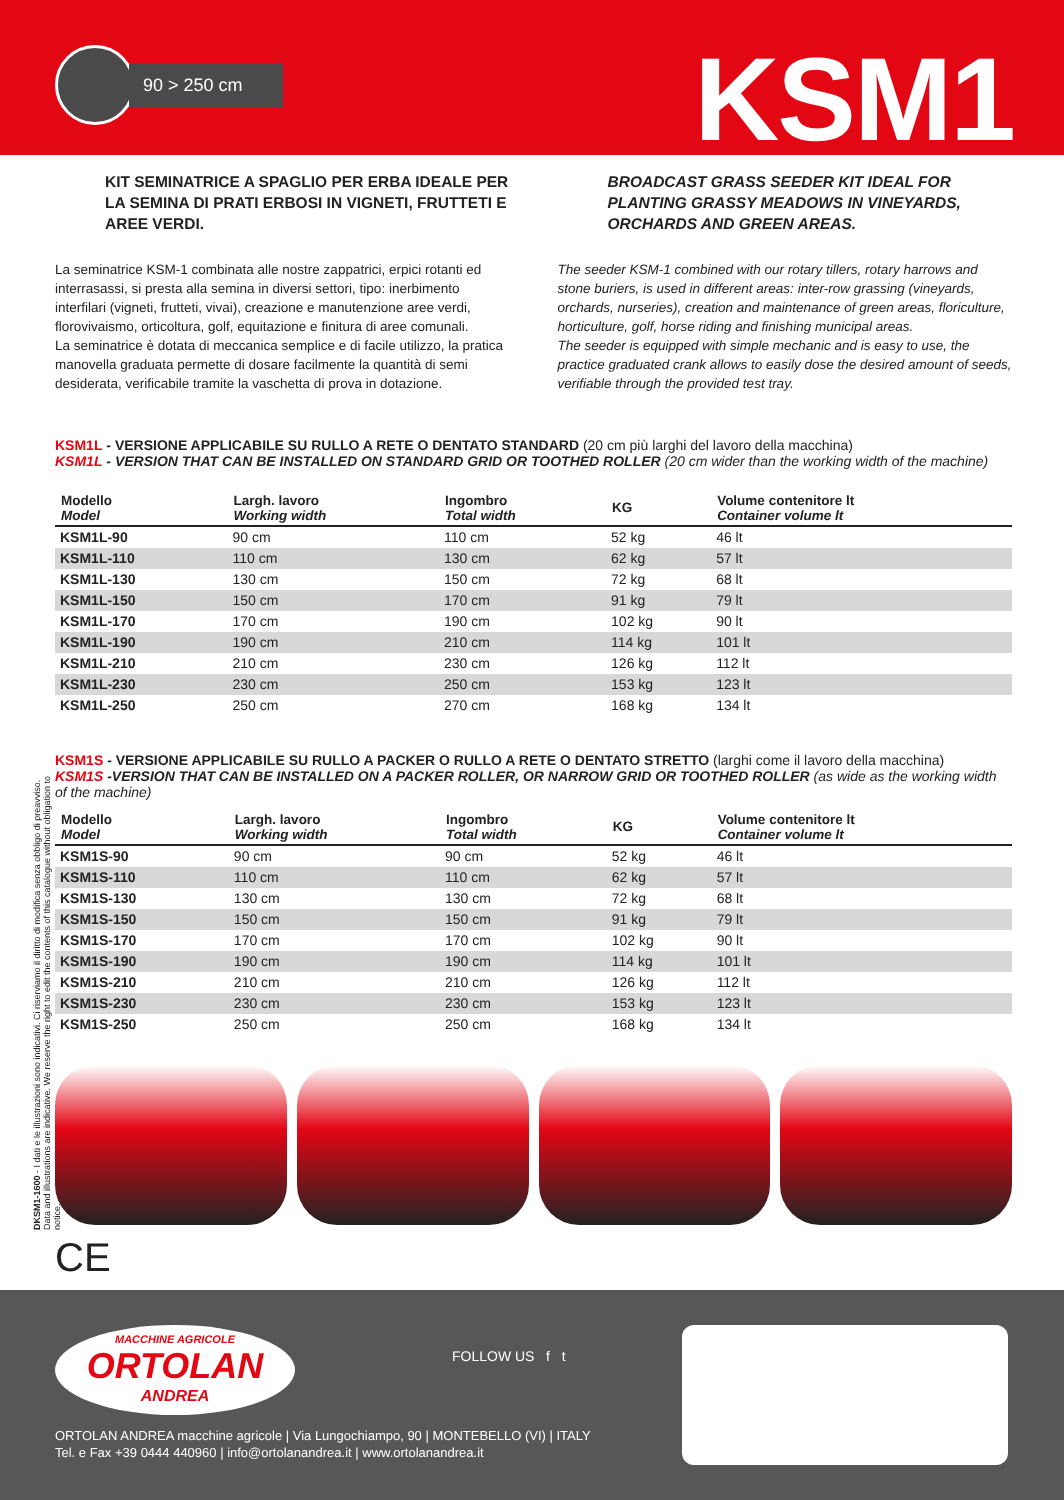90 > 250 cm KSM1
KIT SEMINATRICE A SPAGLIO PER ERBA IDEALE PER LA SEMINA DI PRATI ERBOSI IN VIGNETI, FRUTTETI E AREE VERDI.
La seminatrice KSM-1 combinata alle nostre zappatrici, erpici rotanti ed interrasassi, si presta alla semina in diversi settori, tipo: inerbimento interfilari (vigneti, frutteti, vivai), creazione e manutenzione aree verdi, florovivaismo, orticoltura, golf, equitazione e finitura di aree comunali.
La seminatrice è dotata di meccanica semplice e di facile utilizzo, la pratica manovella graduata permette di dosare facilmente la quantità di semi desiderata, verificabile tramite la vaschetta di prova in dotazione.
BROADCAST GRASS SEEDER KIT IDEAL FOR PLANTING GRASSY MEADOWS IN VINEYARDS, ORCHARDS AND GREEN AREAS.
The seeder KSM-1 combined with our rotary tillers, rotary harrows and stone buriers, is used in different areas: inter-row grassing (vineyards, orchards, nurseries), creation and maintenance of green areas, floriculture, horticulture, golf, horse riding and finishing municipal areas.
The seeder is equipped with simple mechanic and is easy to use, the practice graduated crank allows to easily dose the desired amount of seeds, verifiable through the provided test tray.
KSM1L - VERSIONE APPLICABILE SU RULLO A RETE O DENTATO STANDARD (20 cm più larghi del lavoro della macchina)
KSM1L - VERSION THAT CAN BE INSTALLED ON STANDARD GRID OR TOOTHED ROLLER (20 cm wider than the working width of the machine)
| Modello Model | Largh. lavoro Working width | Ingombro Total width | KG | Volume contenitore lt Container volume lt |
| --- | --- | --- | --- | --- |
| KSM1L-90 | 90 cm | 110 cm | 52 kg | 46 lt |
| KSM1L-110 | 110 cm | 130 cm | 62 kg | 57 lt |
| KSM1L-130 | 130 cm | 150 cm | 72 kg | 68 lt |
| KSM1L-150 | 150 cm | 170 cm | 91 kg | 79 lt |
| KSM1L-170 | 170 cm | 190 cm | 102 kg | 90 lt |
| KSM1L-190 | 190 cm | 210 cm | 114 kg | 101 lt |
| KSM1L-210 | 210 cm | 230 cm | 126 kg | 112 lt |
| KSM1L-230 | 230 cm | 250 cm | 153 kg | 123 lt |
| KSM1L-250 | 250 cm | 270 cm | 168 kg | 134 lt |
KSM1S - VERSIONE APPLICABILE SU RULLO A PACKER O RULLO A RETE O DENTATO STRETTO (larghi come il lavoro della macchina)
KSM1S -VERSION THAT CAN BE INSTALLED ON A PACKER ROLLER, OR NARROW GRID OR TOOTHED ROLLER (as wide as the working width of the machine)
| Modello Model | Largh. lavoro Working width | Ingombro Total width | KG | Volume contenitore lt Container volume lt |
| --- | --- | --- | --- | --- |
| KSM1S-90 | 90 cm | 90 cm | 52 kg | 46 lt |
| KSM1S-110 | 110 cm | 110 cm | 62 kg | 57 lt |
| KSM1S-130 | 130 cm | 130 cm | 72 kg | 68 lt |
| KSM1S-150 | 150 cm | 150 cm | 91 kg | 79 lt |
| KSM1S-170 | 170 cm | 170 cm | 102 kg | 90 lt |
| KSM1S-190 | 190 cm | 190 cm | 114 kg | 101 lt |
| KSM1S-210 | 210 cm | 210 cm | 126 kg | 112 lt |
| KSM1S-230 | 230 cm | 230 cm | 153 kg | 123 lt |
| KSM1S-250 | 250 cm | 250 cm | 168 kg | 134 lt |
CE
DKSM1-1600 - I dati e le illustrazioni sono indicativi. Ci riserviamo il diritto di modifica senza obbligo di preavviso.
Data and illustrations are indicative. We reserve the right to edit the contents of this catalogue without obligation to notice.
MACCHINE AGRICOLE
ORTOLAN
ANDREA
FOLLOW US f t
ORTOLAN ANDREA macchine agricole | Via Lungochiampo, 90 | MONTEBELLO (VI) | ITALY
Tel. e Fax +39 0444 440960 | info@ortolanandrea.it | www.ortolanandrea.it